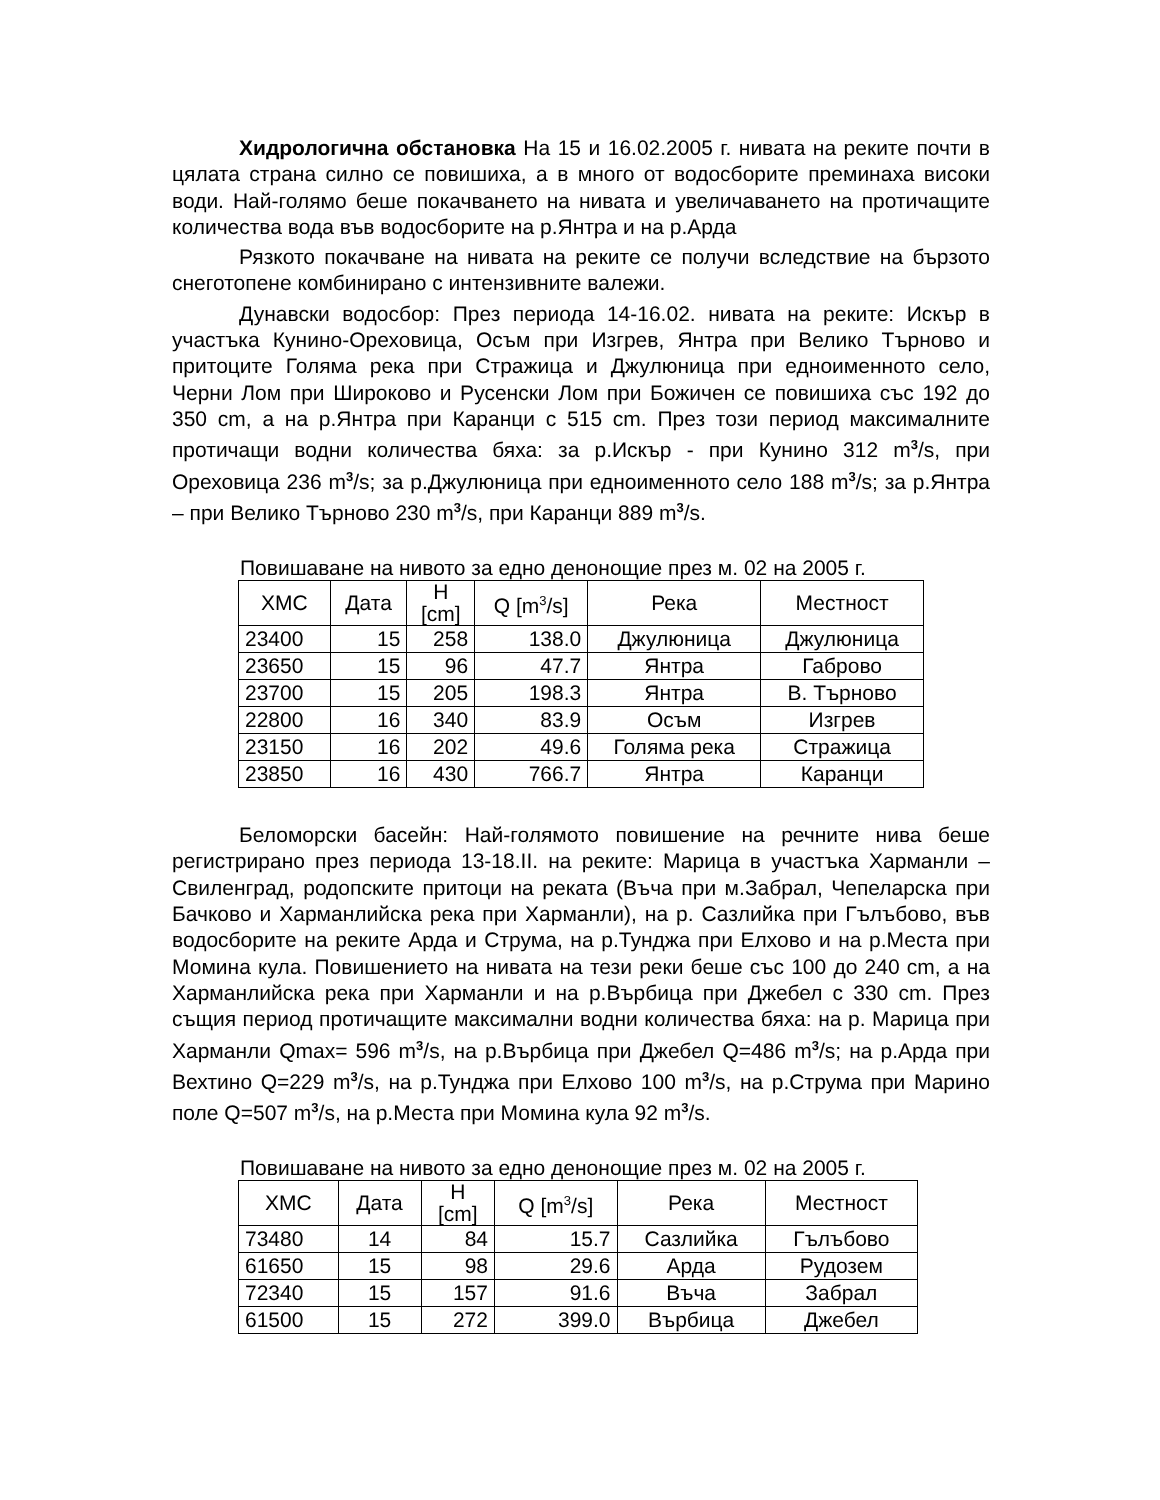Хидрологична обстановка На 15 и 16.02.2005 г. нивата на реките почти в цялата страна силно се повишиха, а в много от водосборите преминаха високи води. Най-голямо беше покачването на нивата и увеличаването на протичащите количества вода във водосборите на р.Янтра и на р.Арда
Рязкото покачване на нивата на реките се получи вследствие на бързото снеготопене комбинирано с интензивните валежи.
Дунавски водосбор: През периода 14-16.02. нивата на реките: Искър в участъка Кунино-Ореховица, Осъм при Изгрев, Янтра при Велико Търново и притоците Голяма река при Стражица и Джулюница при едноименното село, Черни Лом при Широково и Русенски Лом при Божичен се повишиха със 192 до 350 cm, а на р.Янтра при Каранци с 515 cm. През този период максималните протичащи водни количества бяха: за р.Искър - при Кунино 312 m<sup>3</sup>/s, при Ореховица 236 m<sup>3</sup>/s; за р.Джулюница при едноименното село 188 m<sup>3</sup>/s; за р.Янтра – при Велико Търново 230 m<sup>3</sup>/s, при Каранци 889 m<sup>3</sup>/s.
Повишаване на нивото за едно денонощие през м. 02 на 2005 г.
| ХМС | Дата | H [cm] | Q [m<sup>3</sup>/s] | Река | Местност |
| --- | --- | --- | --- | --- | --- |
| 23400 | 15 | 258 | 138.0 | Джулюница | Джулюница |
| 23650 | 15 | 96 | 47.7 | Янтра | Габрово |
| 23700 | 15 | 205 | 198.3 | Янтра | В. Търново |
| 22800 | 16 | 340 | 83.9 | Осъм | Изгрев |
| 23150 | 16 | 202 | 49.6 | Голяма река | Стражица |
| 23850 | 16 | 430 | 766.7 | Янтра | Каранци |
Беломорски басейн: Най-голямото повишение на речните нива беше регистрирано през периода 13-18.II. на реките: Марица в участъка Харманли – Свиленград, родопските притоци на реката (Въча при м.Забрал, Чепеларска при Бачково и Харманлийска река при Харманли), на р. Сазлийка при Гълъбово, във водосборите на реките Арда и Струма, на р.Тунджа при Елхово и на р.Места при Момина кула. Повишението на нивата на тези реки беше със 100 до 240 cm, а на Харманлийска река при Харманли и на р.Върбица при Джебел с 330 cm. През същия период протичащите максимални водни количества бяха: на р. Марица при Харманли Qmax= 596 m<sup>3</sup>/s, на р.Върбица при Джебел Q=486 m<sup>3</sup>/s; на р.Арда при Вехтино Q=229 m<sup>3</sup>/s, на р.Тунджа при Елхово 100 m<sup>3</sup>/s, на р.Струма при Марино поле Q=507 m<sup>3</sup>/s, на р.Места при Момина кула 92 m<sup>3</sup>/s.
Повишаване на нивото за едно денонощие през м. 02 на 2005 г.
| ХМС | Дата | H [cm] | Q [m<sup>3</sup>/s] | Река | Местност |
| --- | --- | --- | --- | --- | --- |
| 73480 | 14 | 84 | 15.7 | Сазлийка | Гълъбово |
| 61650 | 15 | 98 | 29.6 | Арда | Рудозем |
| 72340 | 15 | 157 | 91.6 | Въча | Забрал |
| 61500 | 15 | 272 | 399.0 | Върбица | Джебел |